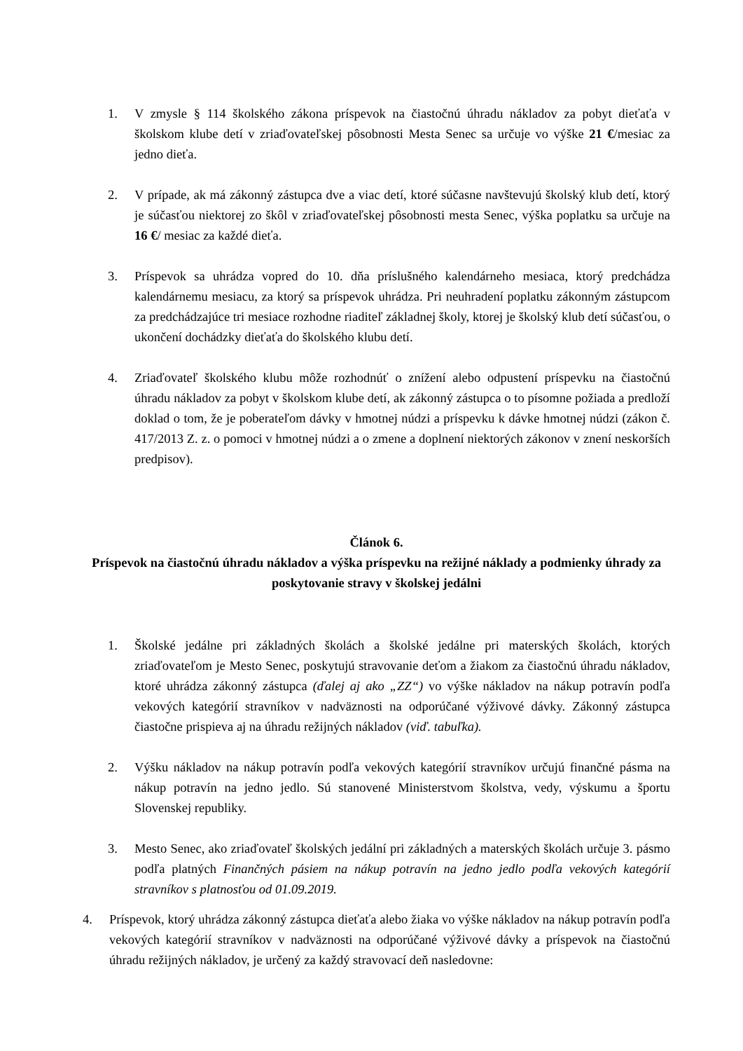1. V zmysle § 114 školského zákona príspevok na čiastočnú úhradu nákladov za pobyt dieťaťa v školskom klube detí v zriaďovateľskej pôsobnosti Mesta Senec sa určuje vo výške 21 €/mesiac za jedno dieťa.
2. V prípade, ak má zákonný zástupca dve a viac detí, ktoré súčasne navštevujú školský klub detí, ktorý je súčasťou niektorej zo škôl v zriaďovateľskej pôsobnosti mesta Senec, výška poplatku sa určuje na 16 €/ mesiac za každé dieťa.
3. Príspevok sa uhrádza vopred do 10. dňa príslušného kalendárneho mesiaca, ktorý predchádza kalendárnemu mesiacu, za ktorý sa príspevok uhrádza. Pri neuhradení poplatku zákonným zástupcom za predchádzajúce tri mesiace rozhodne riaditeľ základnej školy, ktorej je školský klub detí súčasťou, o ukončení dochádzky dieťaťa do školského klubu detí.
4. Zriaďovateľ školského klubu môže rozhodnúť o znížení alebo odpustení príspevku na čiastočnú úhradu nákladov za pobyt v školskom klube detí, ak zákonný zástupca o to písomne požiada a predloží doklad o tom, že je poberateľom dávky v hmotnej núdzi a príspevku k dávke hmotnej núdzi (zákon č. 417/2013 Z. z. o pomoci v hmotnej núdzi a o zmene a doplnení niektorých zákonov v znení neskorších predpisov).
Článok 6.
Príspevok na čiastočnú úhradu nákladov a výška príspevku na režijné náklady a podmienky úhrady za poskytovanie stravy v školskej jedálni
1. Školské jedálne pri základných školách a školské jedálne pri materských školách, ktorých zriaďovateľom je Mesto Senec, poskytujú stravovanie deťom a žiakom za čiastočnú úhradu nákladov, ktoré uhrádza zákonný zástupca (ďalej aj ako „ZZ“) vo výške nákladov na nákup potravín podľa vekových kategórií stravníkov v nadväznosti na odporúčané výživové dávky. Zákonný zástupca čiastočne prispieva aj na úhradu režijných nákladov (viď. tabuľka).
2. Výšku nákladov na nákup potravín podľa vekových kategórií stravníkov určujú finančné pásma na nákup potravín na jedno jedlo. Sú stanovené Ministerstvom školstva, vedy, výskumu a športu Slovenskej republiky.
3. Mesto Senec, ako zriaďovateľ školských jedální pri základných a materských školách určuje 3. pásmo podľa platných Finančných pásiem na nákup potravín na jedno jedlo podľa vekových kategórií stravníkov s platnosťou od 01.09.2019.
4. Príspevok, ktorý uhrádza zákonný zástupca dieťaťa alebo žiaka vo výške nákladov na nákup potravín podľa vekových kategórií stravníkov v nadväznosti na odporúčané výživové dávky a príspevok na čiastočnú úhradu režijných nákladov, je určený za každý stravovací deň nasledovne: